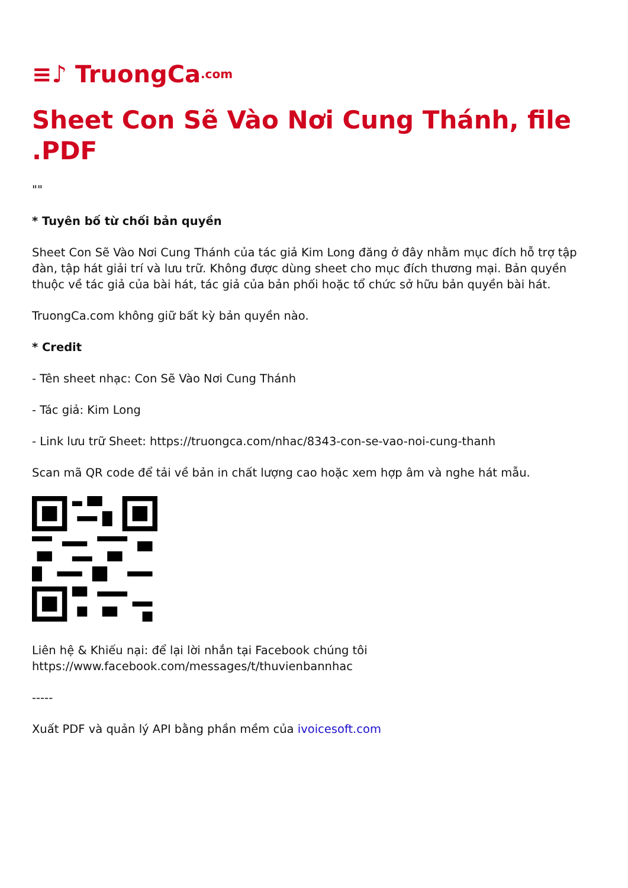≡♪ TruongCa.com
Sheet Con Sẽ Vào Nơi Cung Thánh, file .PDF
""
* Tuyên bố từ chối bản quyền
Sheet Con Sẽ Vào Nơi Cung Thánh của tác giả Kim Long đăng ở đây nhằm mục đích hỗ trợ tập đàn, tập hát giải trí và lưu trữ. Không được dùng sheet cho mục đích thương mại. Bản quyền thuộc về tác giả của bài hát, tác giả của bản phối hoặc tổ chức sở hữu bản quyền bài hát.
TruongCa.com không giữ bất kỳ bản quyền nào.
* Credit
- Tên sheet nhạc: Con Sẽ Vào Nơi Cung Thánh
- Tác giả: Kim Long
- Link lưu trữ Sheet: https://truongca.com/nhac/8343-con-se-vao-noi-cung-thanh
Scan mã QR code để tải về bản in chất lượng cao hoặc xem hợp âm và nghe hát mẫu.
Liên hệ & Khiếu nại: để lại lời nhắn tại Facebook chúng tôi
https://www.facebook.com/messages/t/thuvienbannhac
-----
Xuất PDF và quản lý API bằng phần mềm của ivoicesoft.com